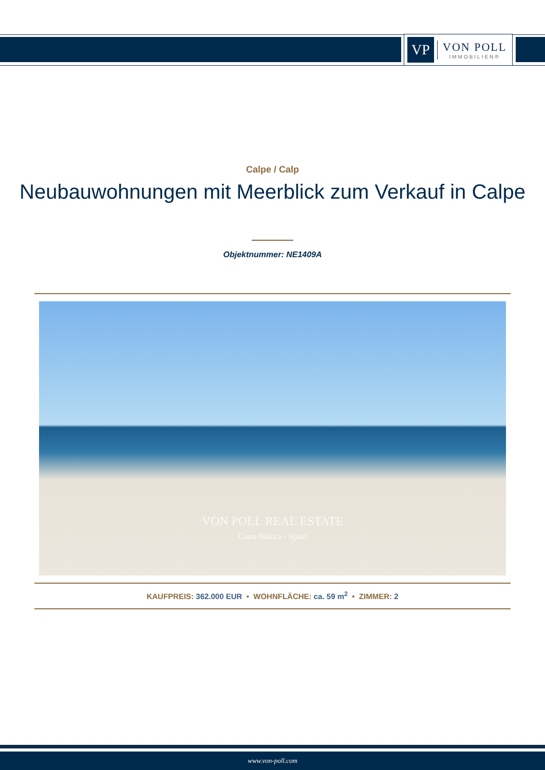VP
VON POLL
IMMOBILIEN®
Calpe / Calp
Neubauwohnungen mit Meerblick zum Verkauf in Calpe
Objektnummer: NE1409A
VON POLL REAL ESTATE
Costa Blanca - Spain
KAUFPREIS: 362.000 EUR • WOHNFLÄCHE: ca. 59 m<sup>2</sup> • ZIMMER: 2
www.von-poll.com